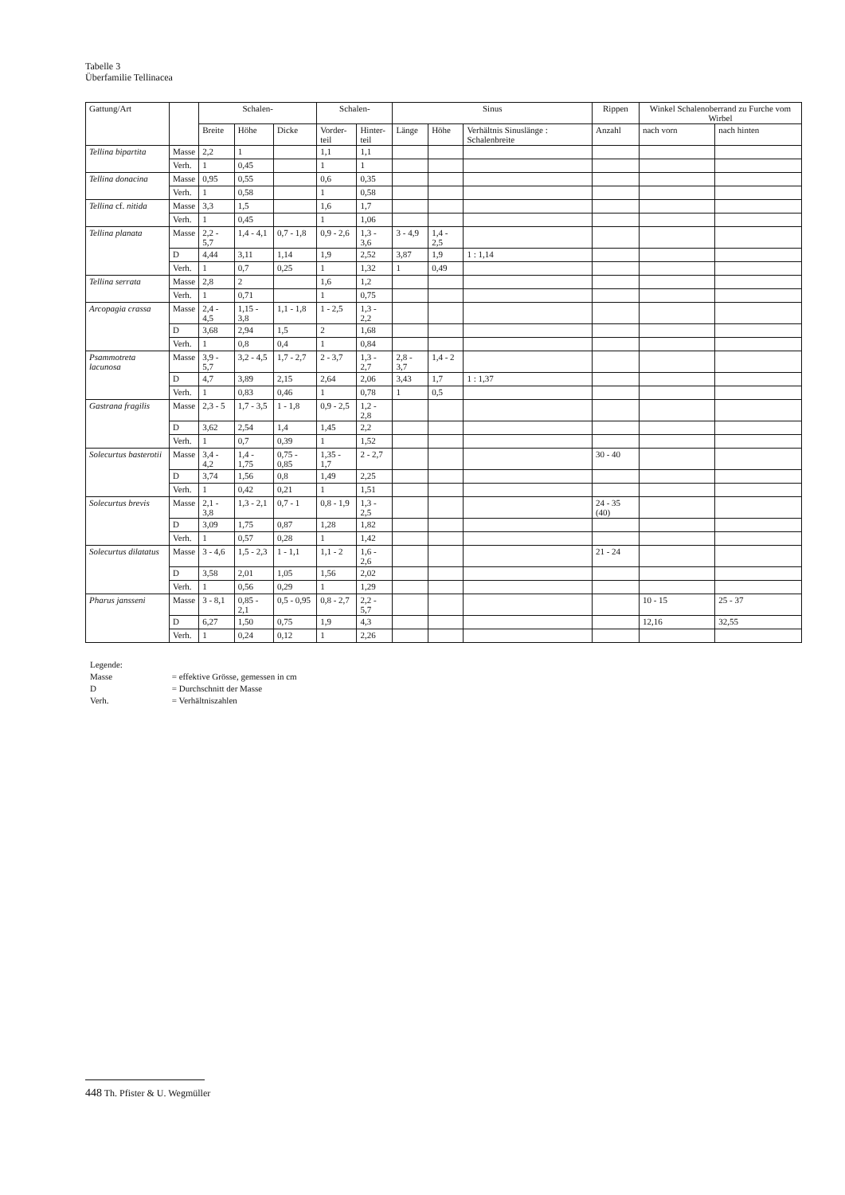Tabelle 3
Überfamilie Tellinacea
| Gattung/Art | | Schalen- | | | Schalen- | | Sinus | | | Rippen | Winkel Schalenoberrand zu Furche vom Wirbel | |
| --- | --- | --- | --- | --- | --- | --- | --- | --- | --- | --- | --- | --- |
| | | Breite | Höhe | Dicke | Vorder- teil | Hinter- teil | Länge | Höhe | Verhältnis Sinuslänge : Schalenbreite | Anzahl | nach vorn | nach hinten |
| Tellina bipartita | Masse | 2,2 | 1 | | 1,1 | 1,1 | | | | | | |
| | Verh. | 1 | 0,45 | | 1 | 1 | | | | | | |
| Tellina donacina | Masse | 0,95 | 0,55 | | 0,6 | 0,35 | | | | | | |
| | Verh. | 1 | 0,58 | | 1 | 0,58 | | | | | | |
| Tellina cf. nitida | Masse | 3,3 | 1,5 | | 1,6 | 1,7 | | | | | | |
| | Verh. | 1 | 0,45 | | 1 | 1,06 | | | | | | |
| Tellina planata | Masse | 2,2 - 5,7 | 1,4 - 4,1 | 0,7 - 1,8 | 0,9 - 2,6 | 1,3 - 3,6 | 3 - 4,9 | 1,4 - 2,5 | | | | |
| | D | 4,44 | 3,11 | 1,14 | 1,9 | 2,52 | 3,87 | 1,9 | 1 : 1,14 | | | |
| | Verh. | 1 | 0,7 | 0,25 | 1 | 1,32 | 1 | 0,49 | | | | |
| Tellina serrata | Masse | 2,8 | 2 | | 1,6 | 1,2 | | | | | | |
| | Verh. | 1 | 0,71 | | 1 | 0,75 | | | | | | |
| Arcopagia crassa | Masse | 2,4 - 4,5 | 1,15 - 3,8 | 1,1 - 1,8 | 1 - 2,5 | 1,3 - 2,2 | | | | | | |
| | D | 3,68 | 2,94 | 1,5 | 2 | 1,68 | | | | | | |
| | Verh. | 1 | 0,8 | 0,4 | 1 | 0,84 | | | | | | |
| Psammotreta lacunosa | Masse | 3,9 - 5,7 | 3,2 - 4,5 | 1,7 - 2,7 | 2 - 3,7 | 1,3 - 2,7 | 2,8 - 3,7 | 1,4 - 2 | | | | |
| | D | 4,7 | 3,89 | 2,15 | 2,64 | 2,06 | 3,43 | 1,7 | 1 : 1,37 | | | |
| | Verh. | 1 | 0,83 | 0,46 | 1 | 0,78 | 1 | 0,5 | | | | |
| Gastrana fragilis | Masse | 2,3 - 5 | 1,7 - 3,5 | 1 - 1,8 | 0,9 - 2,5 | 1,2 - 2,8 | | | | | | |
| | D | 3,62 | 2,54 | 1,4 | 1,45 | 2,2 | | | | | | |
| | Verh. | 1 | 0,7 | 0,39 | 1 | 1,52 | | | | | | |
| Solecurtus basterotii | Masse | 3,4 - 4,2 | 1,4 - 1,75 | 0,75 - 0,85 | 1,35 - 1,7 | 2 - 2,7 | | | | 30 - 40 | | |
| | D | 3,74 | 1,56 | 0,8 | 1,49 | 2,25 | | | | | | |
| | Verh. | 1 | 0,42 | 0,21 | 1 | 1,51 | | | | | | |
| Solecurtus brevis | Masse | 2,1 - 3,8 | 1,3 - 2,1 | 0,7 - 1 | 0,8 - 1,9 | 1,3 - 2,5 | | | | 24 - 35 (40) | | |
| | D | 3,09 | 1,75 | 0,87 | 1,28 | 1,82 | | | | | | |
| | Verh. | 1 | 0,57 | 0,28 | 1 | 1,42 | | | | | | |
| Solecurtus dilatatus | Masse | 3 - 4,6 | 1,5 - 2,3 | 1 - 1,1 | 1,1 - 2 | 1,6 - 2,6 | | | | 21 - 24 | | |
| | D | 3,58 | 2,01 | 1,05 | 1,56 | 2,02 | | | | | | |
| | Verh. | 1 | 0,56 | 0,29 | 1 | 1,29 | | | | | | |
| Pharus jansseni | Masse | 3 - 8,1 | 0,85 - 2,1 | 0,5 - 0,95 | 0,8 - 2,7 | 2,2 - 5,7 | | | | | 10 - 15 | 25 - 37 |
| | D | 6,27 | 1,50 | 0,75 | 1,9 | 4,3 | | | | | 12,16 | 32,55 |
| | Verh. | 1 | 0,24 | 0,12 | 1 | 2,26 | | | | | | |
Legende:
Masse = effektive Grösse, gemessen in cm
D = Durchschnitt der Masse
Verh. = Verhältniszahlen
448 Th. Pfister & U. Wegmüller